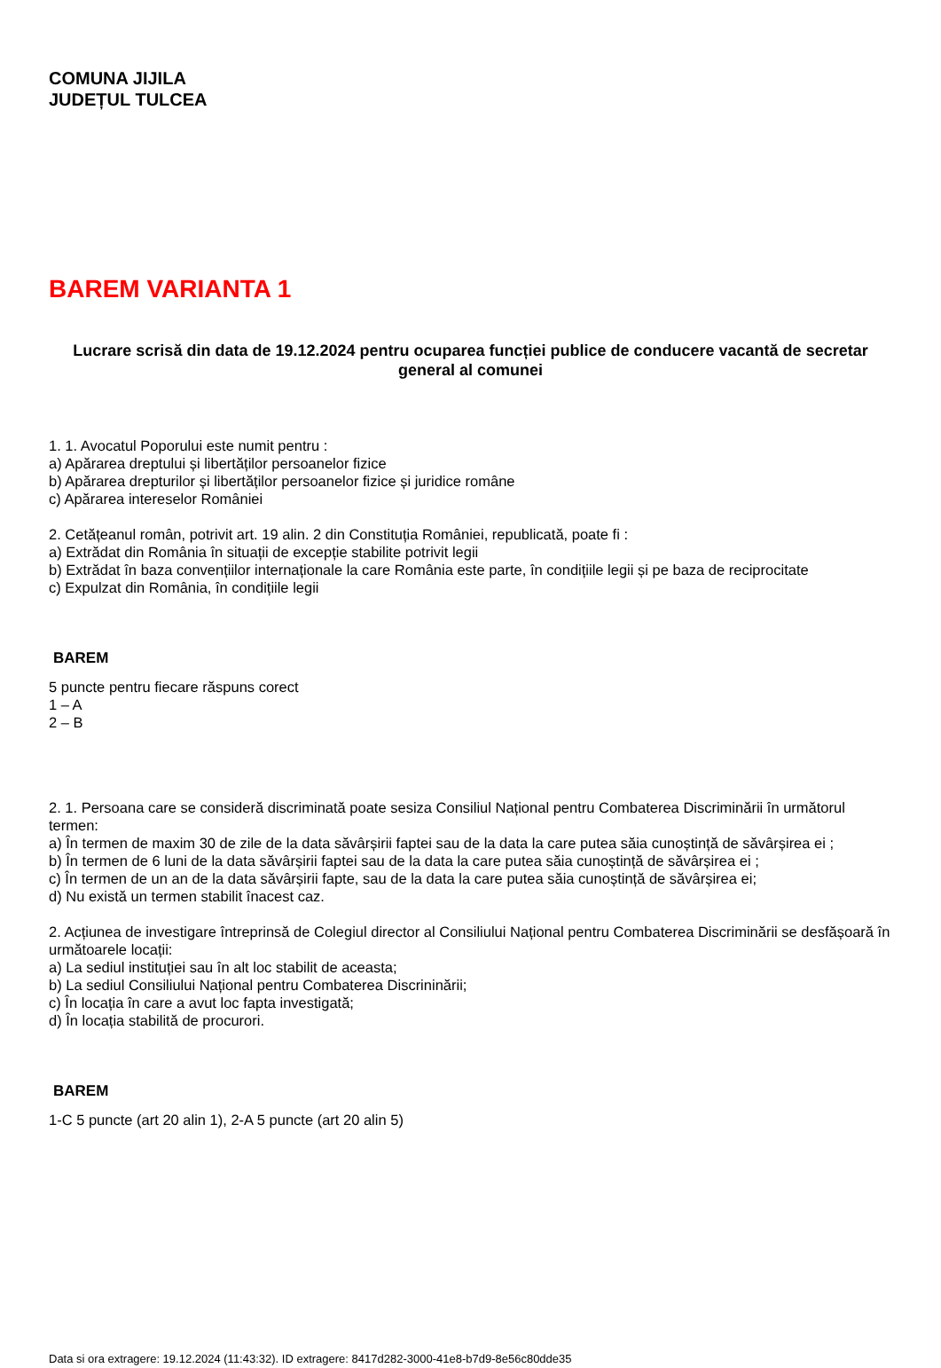COMUNA JIJILA
JUDEȚUL TULCEA
BAREM VARIANTA 1
Lucrare scrisă din data de 19.12.2024 pentru ocuparea funcției publice de conducere vacantă de secretar general al comunei
1. 1. Avocatul Poporului este numit pentru :
a) Apărarea dreptului și libertăților persoanelor fizice
b) Apărarea drepturilor și libertăților persoanelor fizice și juridice române
c) Apărarea intereselor României
2. Cetățeanul român, potrivit art. 19 alin. 2 din Constituția României, republicată, poate fi :
a) Extrădat din România în situații de excepție stabilite potrivit legii
b) Extrădat în baza convențiilor internaționale la care România este parte, în condițiile legii și pe baza de reciprocitate
c) Expulzat din România, în condițiile legii
BAREM
5 puncte pentru fiecare răspuns corect
1 – A
2 – B
2. 1. Persoana care se consideră discriminată poate sesiza Consiliul Național pentru Combaterea Discriminării în următorul termen:
a) În termen de maxim 30 de zile de la data săvârșirii faptei sau de la data la care putea săia cunoștință de săvârșirea ei ;
b) În termen de 6 luni de la data săvârșirii faptei sau de la data la care putea săia cunoștință de săvârșirea ei ;
c) În termen de un an de la data săvârșirii fapte, sau de la data la care putea săia cunoștință de săvârșirea ei;
d) Nu există un termen stabilit înacest caz.
2. Acțiunea de investigare întreprinsă de Colegiul director al Consiliului Național pentru Combaterea Discriminării se desfășoară în următoarele locații:
a) La sediul instituției sau în alt loc stabilit de aceasta;
b) La sediul Consiliului Național pentru Combaterea Discrininării;
c) În locația în care a avut loc fapta investigată;
d) În locația stabilită de procurori.
BAREM
1-C 5 puncte (art 20 alin 1), 2-A 5 puncte (art 20 alin 5)
Data si ora extragere: 19.12.2024 (11:43:32). ID extragere: 8417d282-3000-41e8-b7d9-8e56c80dde35